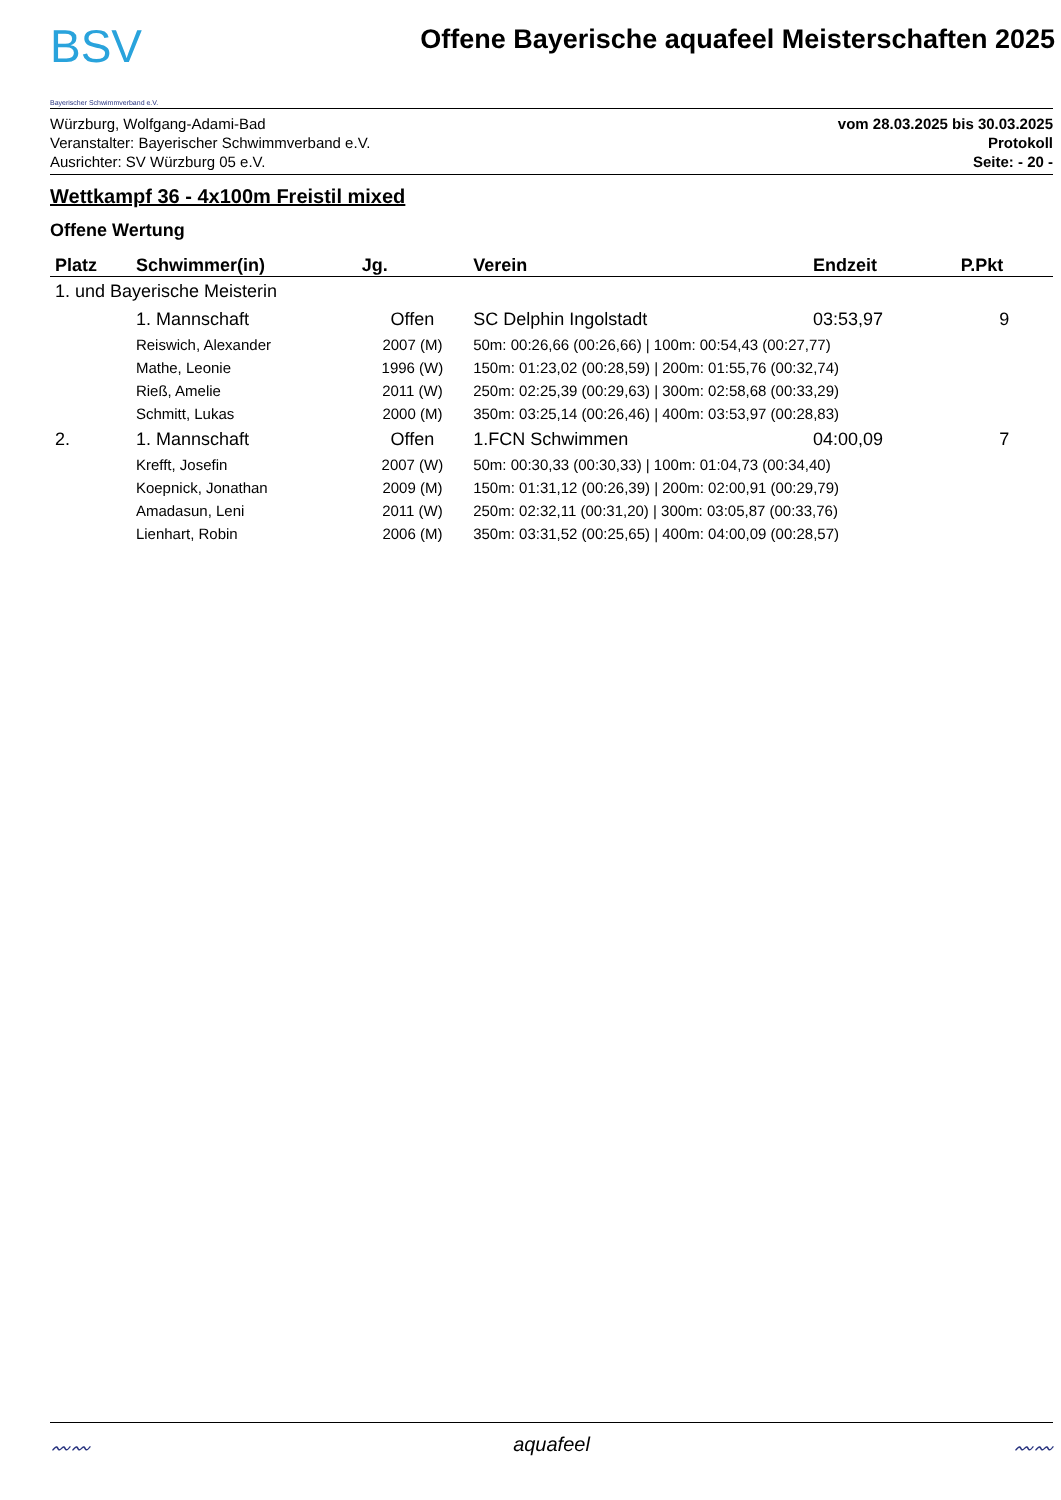BSV
Bayerischer Schwimmverband e.V.
Offene Bayerische aquafeel Meisterschaften 2025
Würzburg, Wolfgang-Adami-Bad
Veranstalter: Bayerischer Schwimmverband e.V.
Ausrichter: SV Würzburg 05 e.V.
vom 28.03.2025 bis 30.03.2025
Protokoll
Seite: - 20 -
Wettkampf 36 - 4x100m Freistil mixed
Offene Wertung
| Platz | Schwimmer(in) | Jg. | Verein | Endzeit | P.Pkt |
| --- | --- | --- | --- | --- | --- |
| 1. und Bayerische Meisterin | | | | | |
| | 1. Mannschaft | Offen | SC Delphin Ingolstadt | 03:53,97 | 9 |
| | Reiswich, Alexander | 2007 (M) | 50m: 00:26,66 (00:26,66) / 100m: 00:54,43 (00:27,77) | | |
| | Mathe, Leonie | 1996 (W) | 150m: 01:23,02 (00:28,59) / 200m: 01:55,76 (00:32,74) | | |
| | Rieß, Amelie | 2011 (W) | 250m: 02:25,39 (00:29,63) / 300m: 02:58,68 (00:33,29) | | |
| | Schmitt, Lukas | 2000 (M) | 350m: 03:25,14 (00:26,46) / 400m: 03:53,97 (00:28,83) | | |
| 2. | 1. Mannschaft | Offen | 1.FCN Schwimmen | 04:00,09 | 7 |
| | Krefft, Josefin | 2007 (W) | 50m: 00:30,33 (00:30,33) / 100m: 01:04,73 (00:34,40) | | |
| | Koepnick, Jonathan | 2009 (M) | 150m: 01:31,12 (00:26,39) / 200m: 02:00,91 (00:29,79) | | |
| | Amadasun, Leni | 2011 (W) | 250m: 02:32,11 (00:31,20) / 300m: 03:05,87 (00:33,76) | | |
| | Lienhart, Robin | 2006 (M) | 350m: 03:31,52 (00:25,65) / 400m: 04:00,09 (00:28,57) | | |
〰〰 aquafeel 〰〰